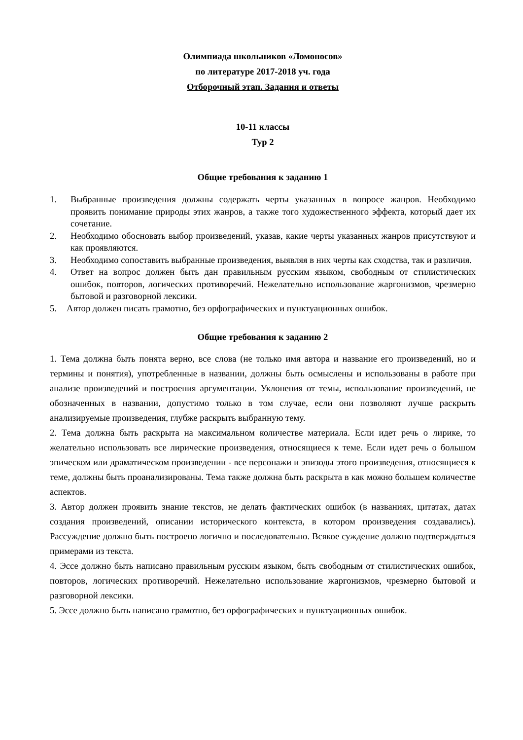Олимпиада школьников «Ломоносов»
по литературе 2017-2018 уч. года
Отборочный этап. Задания и ответы
10-11 классы
Тур 2
Общие требования к заданию 1
1. Выбранные произведения должны содержать черты указанных в вопросе жанров. Необходимо проявить понимание природы этих жанров, а также того художественного эффекта, который дает их сочетание.
2. Необходимо обосновать выбор произведений, указав, какие черты указанных жанров присутствуют и как проявляются.
3. Необходимо сопоставить выбранные произведения, выявляя в них черты как сходства, так и различия.
4. Ответ на вопрос должен быть дан правильным русским языком, свободным от стилистических ошибок, повторов, логических противоречий. Нежелательно использование жаргонизмов, чрезмерно бытовой и разговорной лексики.
5. Автор должен писать грамотно, без орфографических и пунктуационных ошибок.
Общие требования к заданию 2
1. Тема должна быть понята верно, все слова (не только имя автора и название его произведений, но и термины и понятия), употребленные в названии, должны быть осмыслены и использованы в работе при анализе произведений и построения аргументации. Уклонения от темы, использование произведений, не обозначенных в названии, допустимо только в том случае, если они позволяют лучше раскрыть анализируемые произведения, глубже раскрыть выбранную тему.
2. Тема должна быть раскрыта на максимальном количестве материала. Если идет речь о лирике, то желательно использовать все лирические произведения, относящиеся к теме. Если идет речь о большом эпическом или драматическом произведении - все персонажи и эпизоды этого произведения, относящиеся к теме, должны быть проанализированы. Тема также должна быть раскрыта в как можно большем количестве аспектов.
3. Автор должен проявить знание текстов, не делать фактических ошибок (в названиях, цитатах, датах создания произведений, описании исторического контекста, в котором произведения создавались). Рассуждение должно быть построено логично и последовательно. Всякое суждение должно подтверждаться примерами из текста.
4. Эссе должно быть написано правильным русским языком, быть свободным от стилистических ошибок, повторов, логических противоречий. Нежелательно использование жаргонизмов, чрезмерно бытовой и разговорной лексики.
5. Эссе должно быть написано грамотно, без орфографических и пунктуационных ошибок.